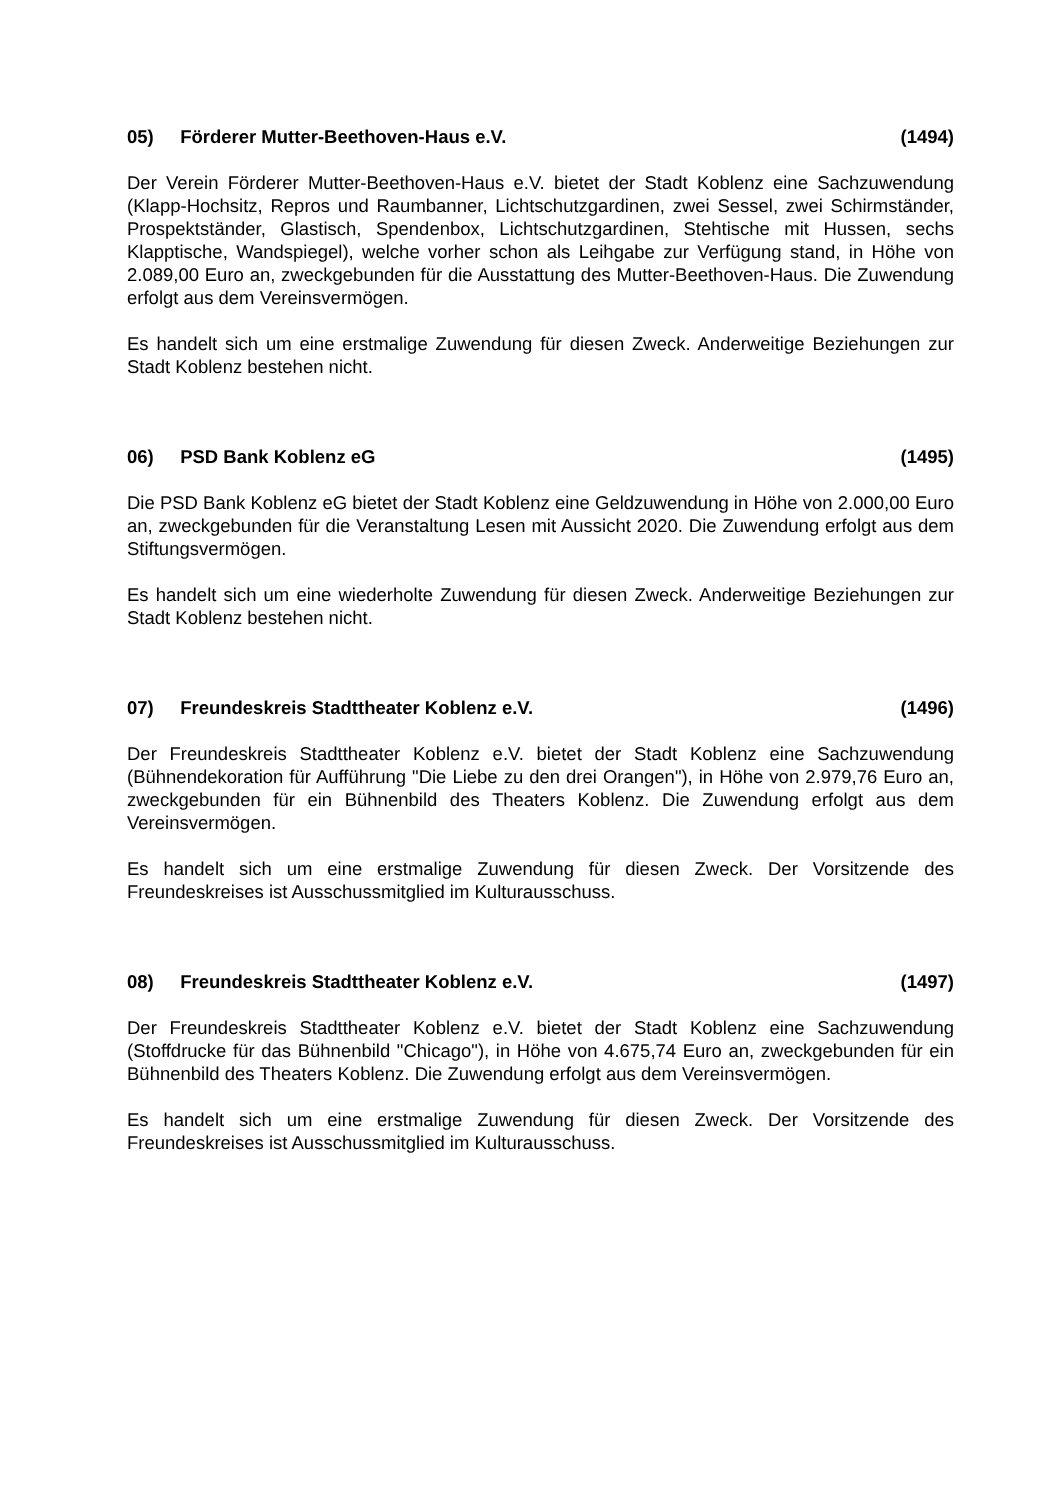05) Förderer Mutter-Beethoven-Haus e.V.
(1494)
Der Verein Förderer Mutter-Beethoven-Haus e.V. bietet der Stadt Koblenz eine Sachzuwendung (Klapp-Hochsitz, Repros und Raumbanner, Lichtschutzgardinen, zwei Sessel, zwei Schirmständer, Prospektständer, Glastisch, Spendenbox, Lichtschutzgardinen, Stehtische mit Hussen, sechs Klapptische, Wandspiegel), welche vorher schon als Leihgabe zur Verfügung stand, in Höhe von 2.089,00 Euro an, zweckgebunden für die Ausstattung des Mutter-Beethoven-Haus. Die Zuwendung erfolgt aus dem Vereinsvermögen.
Es handelt sich um eine erstmalige Zuwendung für diesen Zweck. Anderweitige Beziehungen zur Stadt Koblenz bestehen nicht.
06) PSD Bank Koblenz eG (1495)
Die PSD Bank Koblenz eG bietet der Stadt Koblenz eine Geldzuwendung in Höhe von 2.000,00 Euro an, zweckgebunden für die Veranstaltung Lesen mit Aussicht 2020. Die Zuwendung erfolgt aus dem Stiftungsvermögen.
Es handelt sich um eine wiederholte Zuwendung für diesen Zweck. Anderweitige Beziehungen zur Stadt Koblenz bestehen nicht.
07) Freundeskreis Stadttheater Koblenz e.V.
(1496)
Der Freundeskreis Stadttheater Koblenz e.V. bietet der Stadt Koblenz eine Sachzuwendung (Bühnendekoration für Aufführung "Die Liebe zu den drei Orangen"), in Höhe von 2.979,76 Euro an, zweckgebunden für ein Bühnenbild des Theaters Koblenz. Die Zuwendung erfolgt aus dem Vereinsvermögen.
Es handelt sich um eine erstmalige Zuwendung für diesen Zweck. Der Vorsitzende des Freundeskreises ist Ausschussmitglied im Kulturausschuss.
08) Freundeskreis Stadttheater Koblenz e.V.
(1497)
Der Freundeskreis Stadttheater Koblenz e.V. bietet der Stadt Koblenz eine Sachzuwendung (Stoffdrucke für das Bühnenbild "Chicago"), in Höhe von 4.675,74 Euro an, zweckgebunden für ein Bühnenbild des Theaters Koblenz. Die Zuwendung erfolgt aus dem Vereinsvermögen.
Es handelt sich um eine erstmalige Zuwendung für diesen Zweck. Der Vorsitzende des Freundeskreises ist Ausschussmitglied im Kulturausschuss.